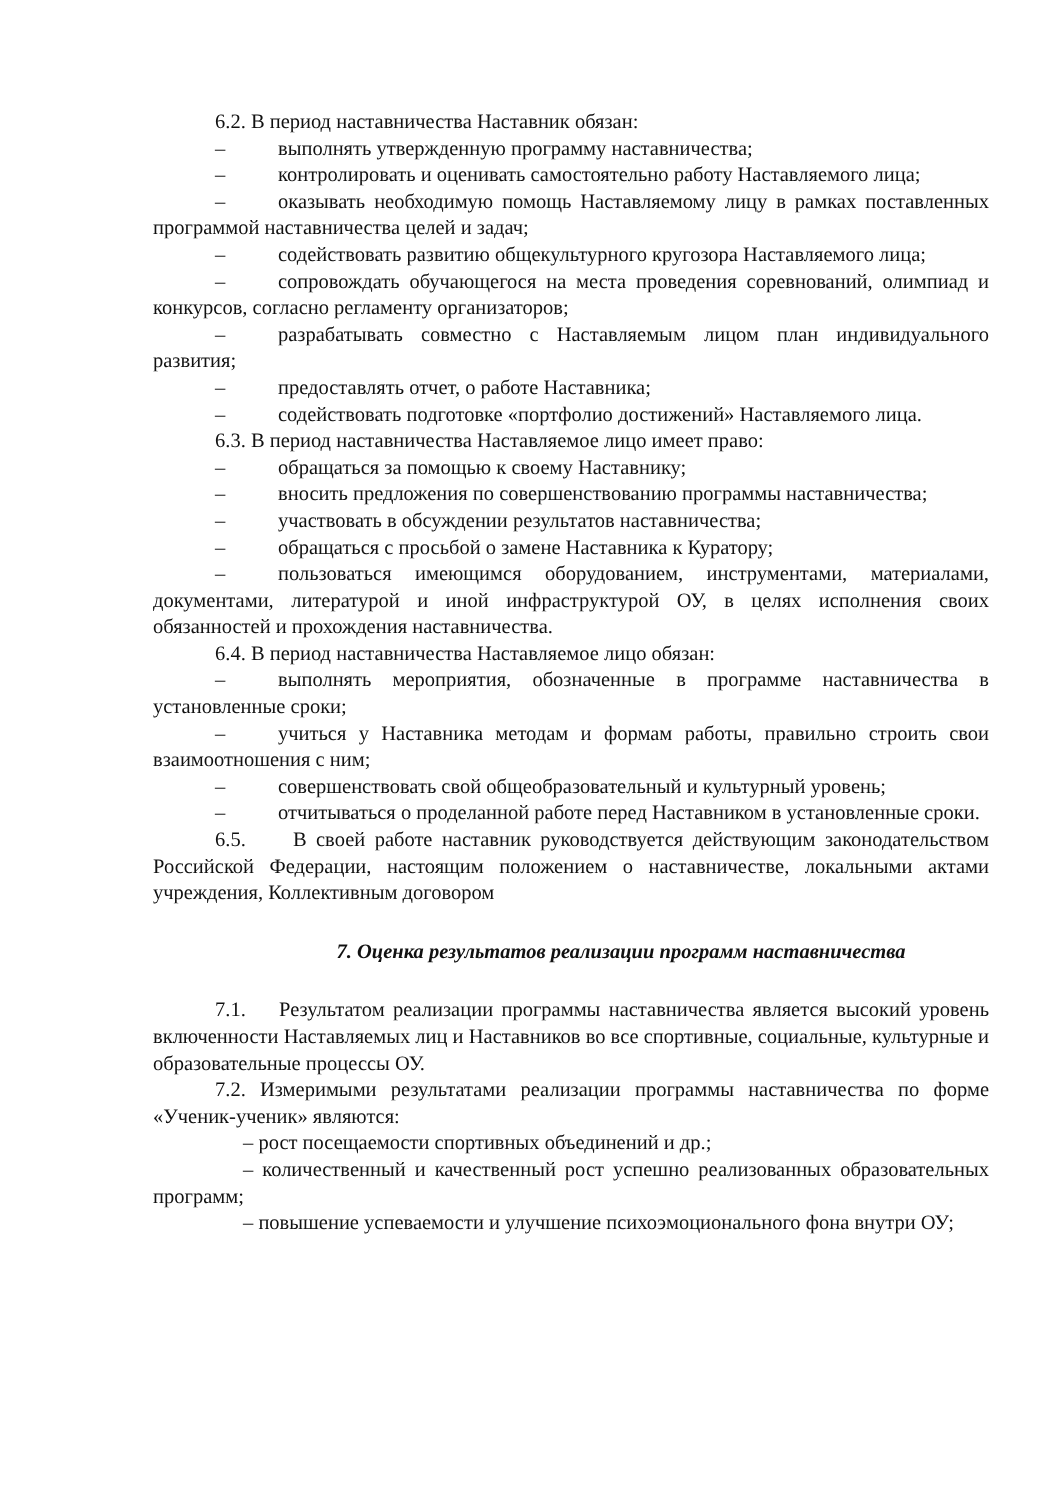6.2. В период наставничества Наставник обязан:
– выполнять утвержденную программу наставничества;
– контролировать и оценивать самостоятельно работу Наставляемого лица;
– оказывать необходимую помощь Наставляемому лицу в рамках поставленных программой наставничества целей и задач;
– содействовать развитию общекультурного кругозора Наставляемого лица;
– сопровождать обучающегося на места проведения соревнований, олимпиад и конкурсов, согласно регламенту организаторов;
– разрабатывать совместно с Наставляемым лицом план индивидуального развития;
– предоставлять отчет, о работе Наставника;
– содействовать подготовке «портфолио достижений» Наставляемого лица.
6.3. В период наставничества Наставляемое лицо имеет право:
– обращаться за помощью к своему Наставнику;
– вносить предложения по совершенствованию программы наставничества;
– участвовать в обсуждении результатов наставничества;
– обращаться с просьбой о замене Наставника к Куратору;
– пользоваться имеющимся оборудованием, инструментами, материалами, документами, литературой и иной инфраструктурой ОУ, в целях исполнения своих обязанностей и прохождения наставничества.
6.4. В период наставничества Наставляемое лицо обязан:
– выполнять мероприятия, обозначенные в программе наставничества в установленные сроки;
– учиться у Наставника методам и формам работы, правильно строить свои взаимоотношения с ним;
– совершенствовать свой общеобразовательный и культурный уровень;
– отчитываться о проделанной работе перед Наставником в установленные сроки.
6.5. В своей работе наставник руководствуется действующим законодательством Российской Федерации, настоящим положением о наставничестве, локальными актами учреждения, Коллективным договором
7. Оценка результатов реализации программ наставничества
7.1. Результатом реализации программы наставничества является высокий уровень включенности Наставляемых лиц и Наставников во все спортивные, социальные, культурные и образовательные процессы ОУ.
7.2. Измеримыми результатами реализации программы наставничества по форме «Ученик-ученик» являются:
– рост посещаемости спортивных объединений и др.;
– количественный и качественный рост успешно реализованных образовательных программ;
– повышение успеваемости и улучшение психоэмоционального фона внутри ОУ;